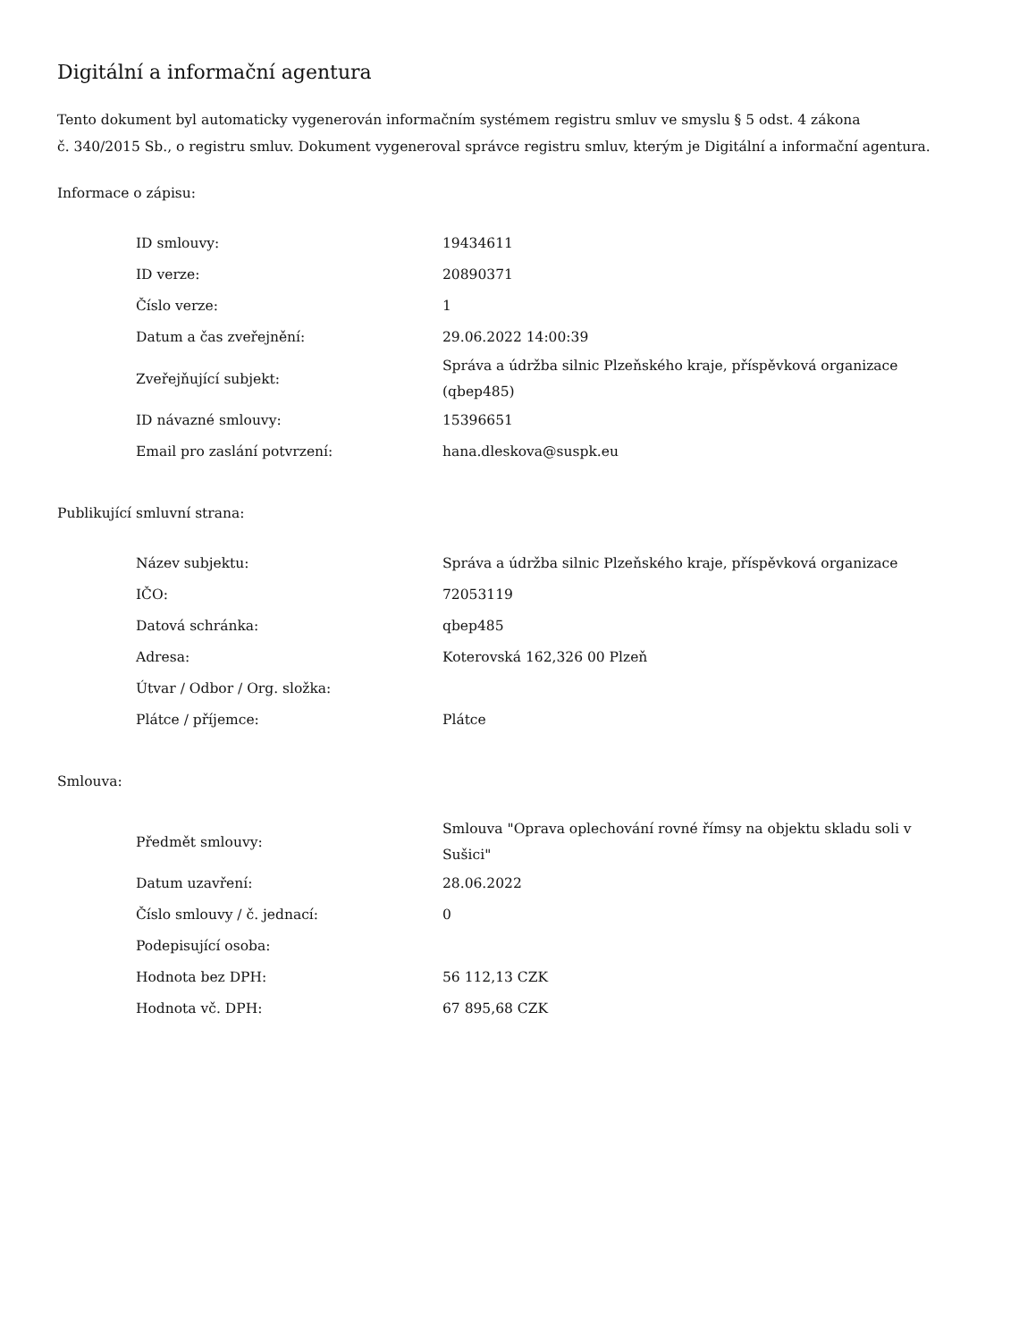Digitální a informační agentura
Tento dokument byl automaticky vygenerován informačním systémem registru smluv ve smyslu § 5 odst. 4 zákona
č. 340/2015 Sb., o registru smluv. Dokument vygeneroval správce registru smluv, kterým je Digitální a informační agentura.
Informace o zápisu:
| ID smlouvy: | 19434611 |
| ID verze: | 20890371 |
| Číslo verze: | 1 |
| Datum a čas zveřejnění: | 29.06.2022 14:00:39 |
| Zveřejňující subjekt: | Správa a údržba silnic Plzeňského kraje, příspěvková organizace (qbep485) |
| ID návazné smlouvy: | 15396651 |
| Email pro zaslání potvrzení: | hana.dleskova@suspk.eu |
Publikující smluvní strana:
| Název subjektu: | Správa a údržba silnic Plzeňského kraje, příspěvková organizace |
| IČO: | 72053119 |
| Datová schránka: | qbep485 |
| Adresa: | Koterovská 162,326 00 Plzeň |
| Útvar / Odbor / Org. složka: | |
| Plátce / příjemce: | Plátce |
Smlouva:
| Předmět smlouvy: | Smlouva "Oprava oplechování rovné římsy na objektu skladu soli v Sušici" |
| Datum uzavření: | 28.06.2022 |
| Číslo smlouvy / č. jednací: | 0 |
| Podepisující osoba: | |
| Hodnota bez DPH: | 56 112,13 CZK |
| Hodnota vč. DPH: | 67 895,68 CZK |